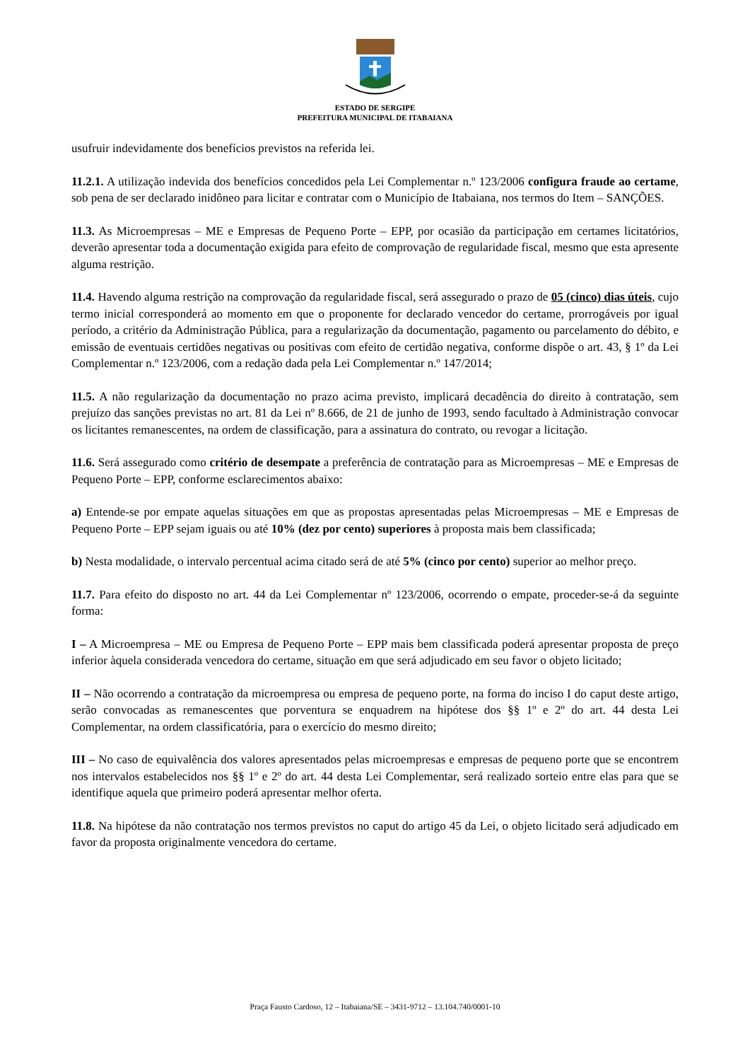ESTADO DE SERGIPE
PREFEITURA MUNICIPAL DE ITABAIANA
usufruir indevidamente dos benefícios previstos na referida lei.
11.2.1. A utilização indevida dos benefícios concedidos pela Lei Complementar n.º 123/2006 configura fraude ao certame, sob pena de ser declarado inidôneo para licitar e contratar com o Município de Itabaiana, nos termos do Item – SANÇÕES.
11.3. As Microempresas – ME e Empresas de Pequeno Porte – EPP, por ocasião da participação em certames licitatórios, deverão apresentar toda a documentação exigida para efeito de comprovação de regularidade fiscal, mesmo que esta apresente alguma restrição.
11.4. Havendo alguma restrição na comprovação da regularidade fiscal, será assegurado o prazo de 05 (cinco) dias úteis, cujo termo inicial corresponderá ao momento em que o proponente for declarado vencedor do certame, prorrogáveis por igual período, a critério da Administração Pública, para a regularização da documentação, pagamento ou parcelamento do débito, e emissão de eventuais certidões negativas ou positivas com efeito de certidão negativa, conforme dispõe o art. 43, § 1º da Lei Complementar n.º 123/2006, com a redação dada pela Lei Complementar n.º 147/2014;
11.5. A não regularização da documentação no prazo acima previsto, implicará decadência do direito à contratação, sem prejuízo das sanções previstas no art. 81 da Lei nº 8.666, de 21 de junho de 1993, sendo facultado à Administração convocar os licitantes remanescentes, na ordem de classificação, para a assinatura do contrato, ou revogar a licitação.
11.6. Será assegurado como critério de desempate a preferência de contratação para as Microempresas – ME e Empresas de Pequeno Porte – EPP, conforme esclarecimentos abaixo:
a) Entende-se por empate aquelas situações em que as propostas apresentadas pelas Microempresas – ME e Empresas de Pequeno Porte – EPP sejam iguais ou até 10% (dez por cento) superiores à proposta mais bem classificada;
b) Nesta modalidade, o intervalo percentual acima citado será de até 5% (cinco por cento) superior ao melhor preço.
11.7. Para efeito do disposto no art. 44 da Lei Complementar nº 123/2006, ocorrendo o empate, proceder-se-á da seguinte forma:
I – A Microempresa – ME ou Empresa de Pequeno Porte – EPP mais bem classificada poderá apresentar proposta de preço inferior àquela considerada vencedora do certame, situação em que será adjudicado em seu favor o objeto licitado;
II – Não ocorrendo a contratação da microempresa ou empresa de pequeno porte, na forma do inciso I do caput deste artigo, serão convocadas as remanescentes que porventura se enquadrem na hipótese dos §§ 1º e 2º do art. 44 desta Lei Complementar, na ordem classificatória, para o exercício do mesmo direito;
III – No caso de equivalência dos valores apresentados pelas microempresas e empresas de pequeno porte que se encontrem nos intervalos estabelecidos nos §§ 1º e 2º do art. 44 desta Lei Complementar, será realizado sorteio entre elas para que se identifique aquela que primeiro poderá apresentar melhor oferta.
11.8. Na hipótese da não contratação nos termos previstos no caput do artigo 45 da Lei, o objeto licitado será adjudicado em favor da proposta originalmente vencedora do certame.
Praça Fausto Cardoso, 12 – Itabaiana/SE – 3431-9712 – 13.104.740/0001-10